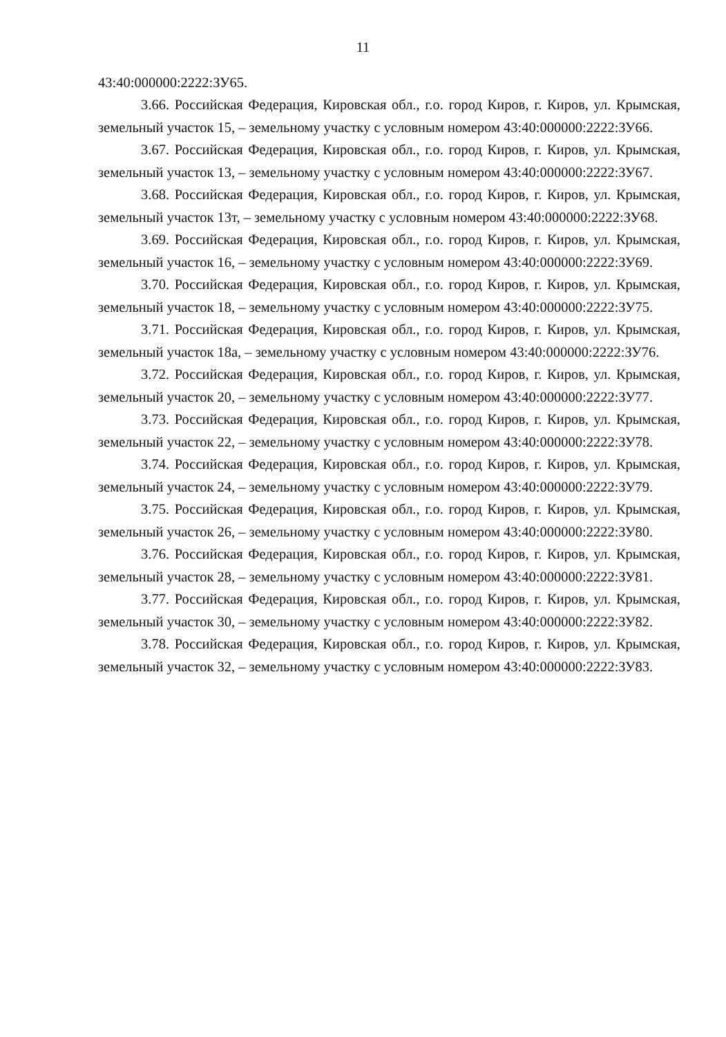11
43:40:000000:2222:ЗУ65.
3.66. Российская Федерация, Кировская обл., г.о. город Киров, г. Киров, ул. Крымская, земельный участок 15, – земельному участку с условным номером 43:40:000000:2222:ЗУ66.
3.67. Российская Федерация, Кировская обл., г.о. город Киров, г. Киров, ул. Крымская, земельный участок 13, – земельному участку с условным номером 43:40:000000:2222:ЗУ67.
3.68. Российская Федерация, Кировская обл., г.о. город Киров, г. Киров, ул. Крымская, земельный участок 13т, – земельному участку с условным номером 43:40:000000:2222:ЗУ68.
3.69. Российская Федерация, Кировская обл., г.о. город Киров, г. Киров, ул. Крымская, земельный участок 16, – земельному участку с условным номером 43:40:000000:2222:ЗУ69.
3.70. Российская Федерация, Кировская обл., г.о. город Киров, г. Киров, ул. Крымская, земельный участок 18, – земельному участку с условным номером 43:40:000000:2222:ЗУ75.
3.71. Российская Федерация, Кировская обл., г.о. город Киров, г. Киров, ул. Крымская, земельный участок 18а, – земельному участку с условным номером 43:40:000000:2222:ЗУ76.
3.72. Российская Федерация, Кировская обл., г.о. город Киров, г. Киров, ул. Крымская, земельный участок 20, – земельному участку с условным номером 43:40:000000:2222:ЗУ77.
3.73. Российская Федерация, Кировская обл., г.о. город Киров, г. Киров, ул. Крымская, земельный участок 22, – земельному участку с условным номером 43:40:000000:2222:ЗУ78.
3.74. Российская Федерация, Кировская обл., г.о. город Киров, г. Киров, ул. Крымская, земельный участок 24, – земельному участку с условным номером 43:40:000000:2222:ЗУ79.
3.75. Российская Федерация, Кировская обл., г.о. город Киров, г. Киров, ул. Крымская, земельный участок 26, – земельному участку с условным номером 43:40:000000:2222:ЗУ80.
3.76. Российская Федерация, Кировская обл., г.о. город Киров, г. Киров, ул. Крымская, земельный участок 28, – земельному участку с условным номером 43:40:000000:2222:ЗУ81.
3.77. Российская Федерация, Кировская обл., г.о. город Киров, г. Киров, ул. Крымская, земельный участок 30, – земельному участку с условным номером 43:40:000000:2222:ЗУ82.
3.78. Российская Федерация, Кировская обл., г.о. город Киров, г. Киров, ул. Крымская, земельный участок 32, – земельному участку с условным номером 43:40:000000:2222:ЗУ83.